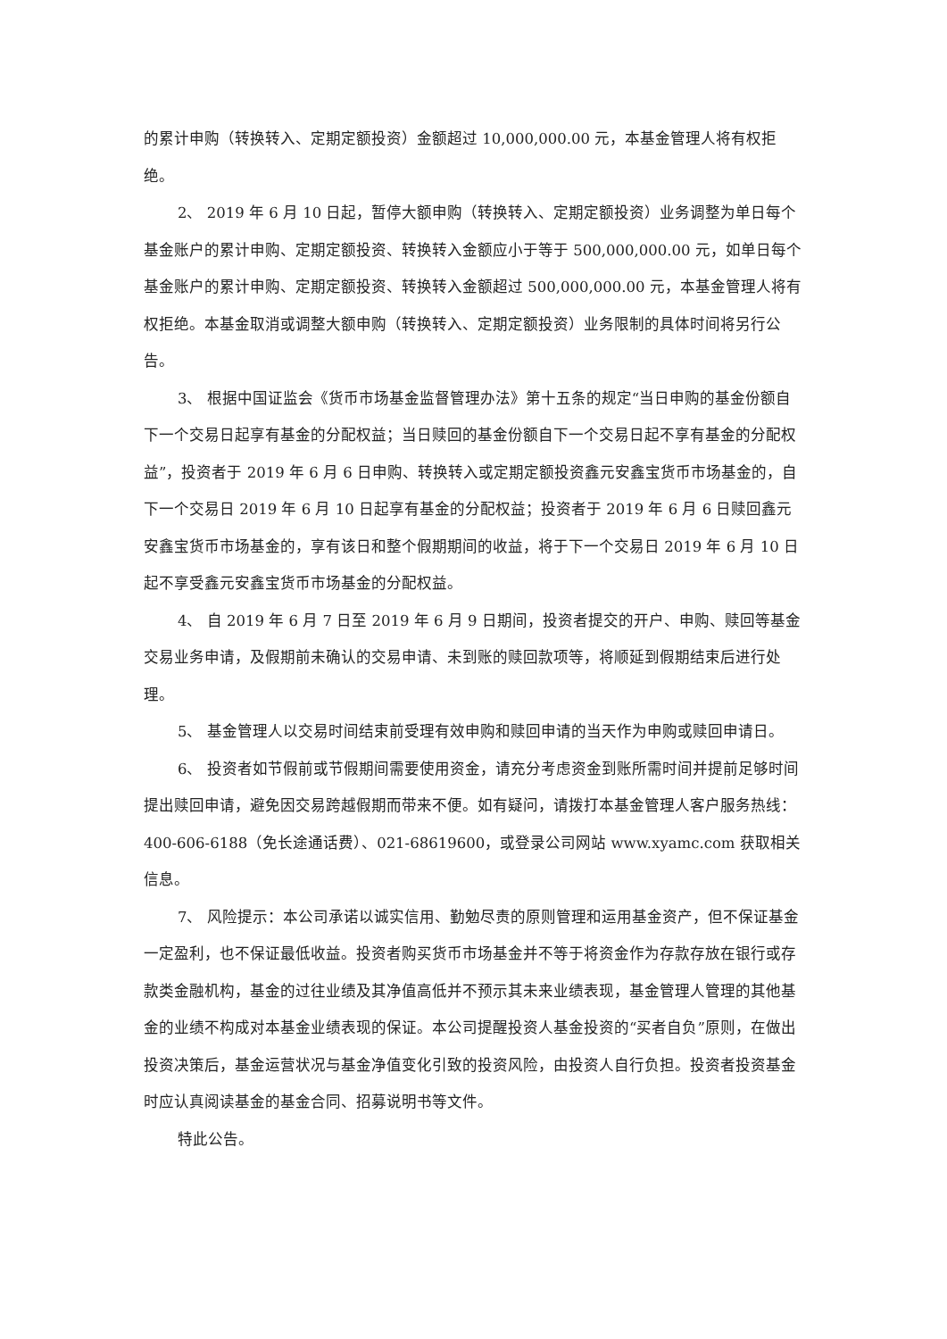的累计申购（转换转入、定期定额投资）金额超过 10,000,000.00 元，本基金管理人将有权拒绝。
2、 2019 年 6 月 10 日起，暂停大额申购（转换转入、定期定额投资）业务调整为单日每个基金账户的累计申购、定期定额投资、转换转入金额应小于等于 500,000,000.00 元，如单日每个基金账户的累计申购、定期定额投资、转换转入金额超过 500,000,000.00 元，本基金管理人将有权拒绝。本基金取消或调整大额申购（转换转入、定期定额投资）业务限制的具体时间将另行公告。
3、 根据中国证监会《货币市场基金监督管理办法》第十五条的规定“当日申购的基金份额自下一个交易日起享有基金的分配权益；当日赎回的基金份额自下一个交易日起不享有基金的分配权益”，投资者于 2019 年 6 月 6 日申购、转换转入或定期定额投资鑫元安鑫宝货币市场基金的，自下一个交易日 2019 年 6 月 10 日起享有基金的分配权益；投资者于 2019 年 6 月 6 日赎回鑫元安鑫宝货币市场基金的，享有该日和整个假期期间的收益，将于下一个交易日 2019 年 6 月 10 日起不享受鑫元安鑫宝货币市场基金的分配权益。
4、 自 2019 年 6 月 7 日至 2019 年 6 月 9 日期间，投资者提交的开户、申购、赎回等基金交易业务申请，及假期前未确认的交易申请、未到账的赎回款项等，将顺延到假期结束后进行处理。
5、 基金管理人以交易时间结束前受理有效申购和赎回申请的当天作为申购或赎回申请日。
6、 投资者如节假前或节假期间需要使用资金，请充分考虑资金到账所需时间并提前足够时间提出赎回申请，避免因交易跨越假期而带来不便。如有疑问，请拨打本基金管理人客户服务热线： 400-606-6188（免长途通话费）、021-68619600，或登录公司网站 www.xyamc.com 获取相关信息。
7、 风险提示：本公司承诺以诚实信用、勤勉尽责的原则管理和运用基金资产，但不保证基金一定盈利，也不保证最低收益。投资者购买货币市场基金并不等于将资金作为存款存放在银行或存款类金融机构，基金的过往业绩及其净值高低并不预示其未来业绩表现，基金管理人管理的其他基金的业绩不构成对本基金业绩表现的保证。本公司提醒投资人基金投资的“买者自负”原则，在做出投资决策后，基金运营状况与基金净值变化引致的投资风险，由投资人自行负担。投资者投资基金时应认真阅读基金的基金合同、招募说明书等文件。
特此公告。